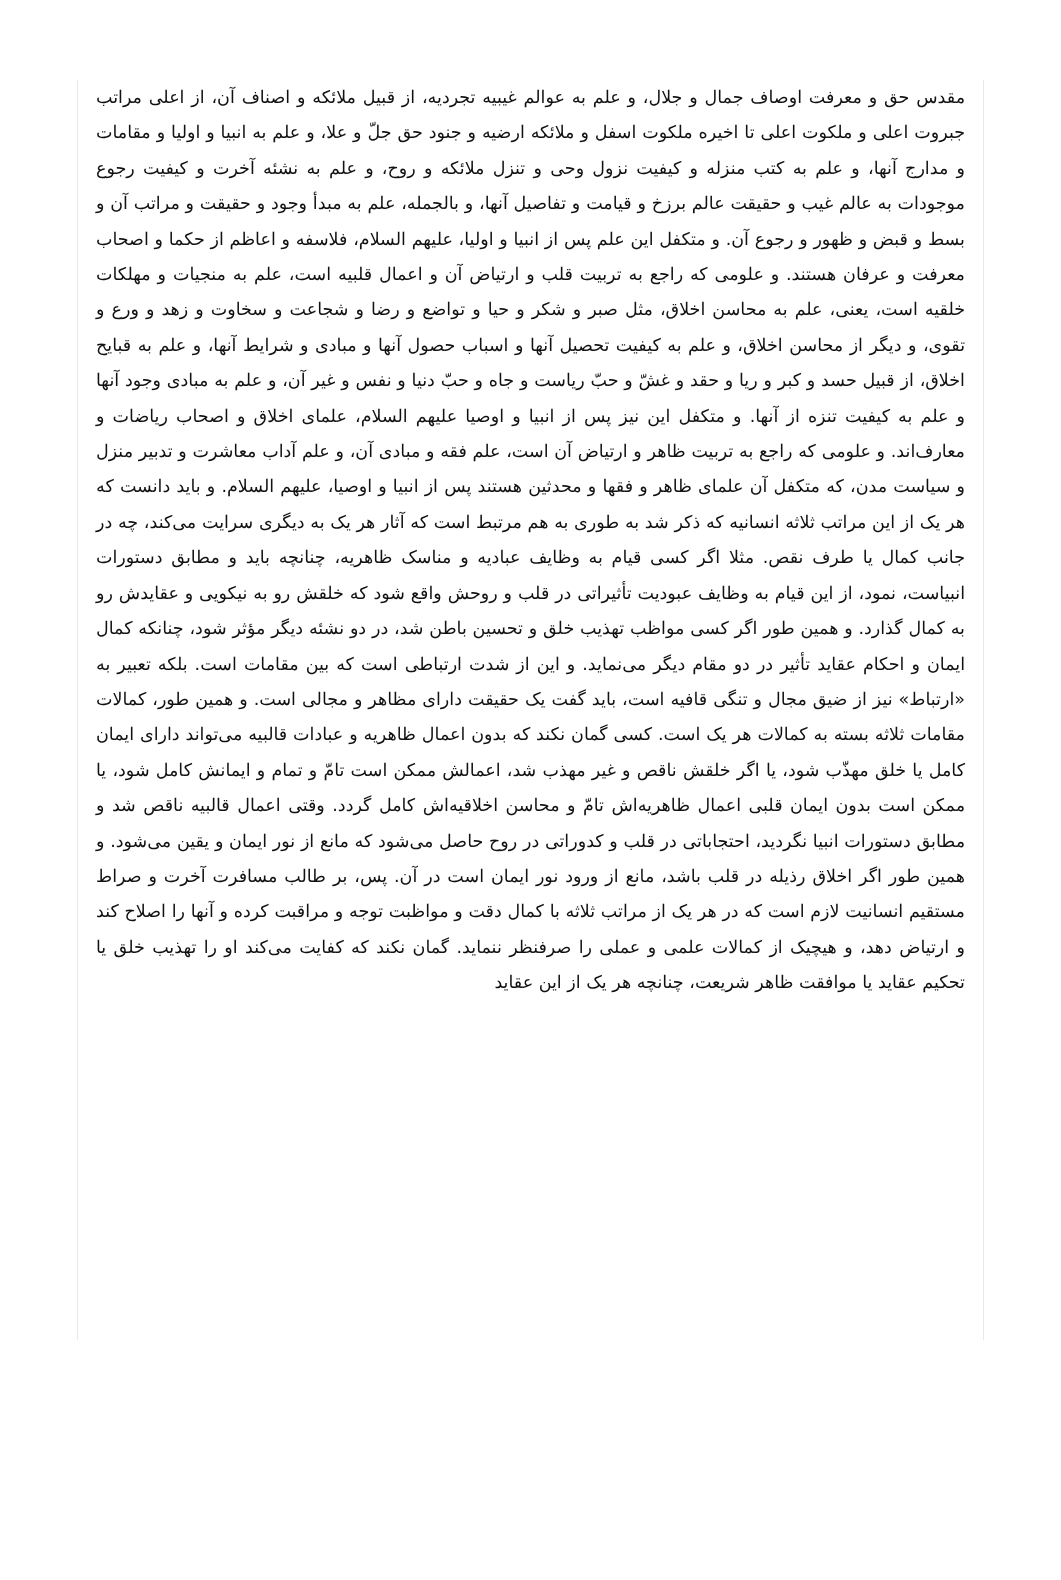مقدس حق و معرفت اوصاف جمال و جلال، و علم به عوالم غیبیه تجردیه، از قبیل ملائکه و اصناف آن، از اعلی مراتب جبروت اعلی و ملکوت اعلی تا اخیره ملکوت اسفل و ملائکه ارضیه و جنود حق جلّ و علا، و علم به انبیا و اولیا و مقامات و مدارج آنها، و علم به کتب منزله و کیفیت نزول وحی و تنزل ملائکه و روح، و علم به نشئه آخرت و کیفیت رجوع موجودات به عالم غیب و حقیقت عالم برزخ و قیامت و تفاصیل آنها، و بالجمله، علم به مبدأ وجود و حقیقت و مراتب آن و بسط و قبض و ظهور و رجوع آن. و متکفل این علم پس از انبیا و اولیا، علیهم السلام، فلاسفه و اعاظم از حکما و اصحاب معرفت و عرفان هستند. و علومی که راجع به تربیت قلب و ارتیاض آن و اعمال قلبیه است، علم به منجیات و مهلکات خلقیه است، یعنی، علم به محاسن اخلاق، مثل صبر و شکر و حیا و تواضع و رضا و شجاعت و سخاوت و زهد و ورع و تقوی، و دیگر از محاسن اخلاق، و علم به کیفیت تحصیل آنها و اسباب حصول آنها و مبادی و شرایط آنها، و علم به قبایح اخلاق، از قبیل حسد و کبر و ریا و حقد و غشّ و حبّ ریاست و جاه و حبّ دنیا و نفس و غیر آن، و علم به مبادی وجود آنها و علم به کیفیت تنزه از آنها. و متکفل این نیز پس از انبیا و اوصیا علیهم السلام، علمای اخلاق و اصحاب ریاضات و معارف‌اند. و علومی که راجع به تربیت ظاهر و ارتیاض آن است، علم فقه و مبادی آن، و علم آداب معاشرت و تدبیر منزل و سیاست مدن، که متکفل آن علمای ظاهر و فقها و محدثین هستند پس از انبیا و اوصیا، علیهم السلام. و باید دانست که هر یک از این مراتب ثلاثه انسانیه که ذکر شد به طوری به هم مرتبط است که آثار هر یک به دیگری سرایت می‌کند، چه در جانب کمال یا طرف نقص. مثلا اگر کسی قیام به وظایف عبادیه و مناسک ظاهریه، چنانچه باید و مطابق دستورات انبیاست، نمود، از این قیام به وظایف عبودیت تأثیراتی در قلب و روحش واقع شود که خلقش رو به نیکویی و عقایدش رو به کمال گذارد. و همین طور اگر کسی مواظب تهذیب خلق و تحسین باطن شد، در دو نشئه دیگر مؤثر شود، چنانکه کمال ایمان و احکام عقاید تأثیر در دو مقام دیگر می‌نماید. و این از شدت ارتباطی است که بین مقامات است. بلکه تعبیر به «ارتباط» نیز از ضیق مجال و تنگی قافیه است، باید گفت یک حقیقت دارای مظاهر و مجالی است. و همین طور، کمالات‌ مقامات ثلاثه بسته به کمالات هر یک است. کسی گمان نکند که بدون اعمال ظاهریه و عبادات قالبیه می‌تواند دارای ایمان کامل یا خلق مهذّب شود، یا اگر خلقش ناقص و غیر مهذب شد، اعمالش ممکن است تامّ و تمام و ایمانش کامل شود، یا ممکن است بدون ایمان قلبی اعمال ظاهریه‌اش تامّ و محاسن اخلاقیه‌اش کامل گردد. وقتی اعمال قالبیه ناقص شد و مطابق دستورات انبیا نگردید، احتجاباتی در قلب و کدوراتی در روح حاصل می‌شود که مانع از نور ایمان و یقین می‌شود. و همین طور اگر اخلاق رذیله در قلب باشد، مانع از ورود نور ایمان است در آن. پس، بر طالب مسافرت آخرت و صراط مستقیم انسانیت لازم است که در هر یک از مراتب ثلاثه با کمال دقت و مواظبت توجه و مراقبت کرده و آنها را اصلاح کند و ارتیاض دهد، و هیچیک از کمالات علمی و عملی را صرفنظر ننماید. گمان نکند که کفایت می‌کند او را تهذیب خلق یا تحکیم عقاید یا موافقت ظاهر شریعت، چنانچه هر یک از این عقاید